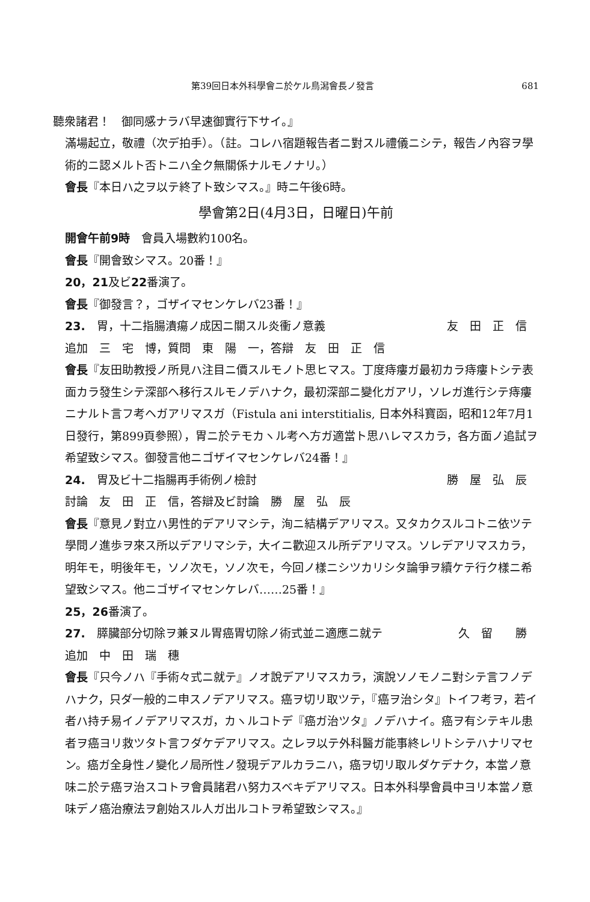第39回日本外科學會ニ於ケル鳥潟會長ノ發言 681
聽衆諸君！　御同感ナラバ早速御實行下サイ。』
滿場起立，敬禮（次デ拍手）。（註。コレハ宿題報告者ニ對スル禮儀ニシテ，報告ノ內容ヲ學術的ニ認メルト否トニハ全ク無關係ナルモノナリ。）
會長『本日ハ之ヲ以テ終了ト致シマス。』時ニ午後6時。
學會第2日(4月3日，日曜日)午前
開會午前9時　會員入場數約100名。
會長『開會致シマス。20番！』
20，21及ビ22番演了。
會長『御發言？，ゴザイマセンケレバ23番！』
23.　胃，十二指腸潰瘍ノ成因ニ關スル炎衝ノ意義 友　田　正　信
追加　三　宅　博，質問　東　陽　一，答辯　友　田　正　信
會長『友田助教授ノ所見ハ注目ニ價スルモノト思ヒマス。丁度痔瘻ガ最初カラ痔瘻トシテ表面カラ發生シテ深部ヘ移行スルモノデハナク，最初深部ニ變化ガアリ，ソレガ進行シテ痔瘻ニナルト言フ考ヘガアリマスガ（Fistula ani interstitialis, 日本外科寶函，昭和12年7月1日發行，第899頁參照），胃ニ於テモカヽル考ヘ方ガ適當ト思ハレマスカラ，各方面ノ追試ヲ希望致シマス。御發言他ニゴザイマセンケレバ24番！』
24.　胃及ビ十二指腸再手術例ノ檢討 勝　屋　弘　辰
討論　友　田　正　信，答辯及ビ討論　勝　屋　弘　辰
會長『意見ノ對立ハ男性的デアリマシテ，洵ニ結構デアリマス。又タカクスルコトニ依ツテ學問ノ進歩ヲ來ス所以デアリマシテ，大イニ歡迎スル所デアリマス。ソレデアリマスカラ，明年モ，明後年モ，ソノ次モ，ソノ次モ，今回ノ樣ニシツカリシタ論爭ヲ續ケテ行ク樣ニ希望致シマス。他ニゴザイマセンケレバ……25番！』
25，26番演了。
27.　膵臟部分切除ヲ兼ヌル胃癌胃切除ノ術式並ニ適應ニ就テ 久　留　　勝
追加　中　田　瑞　穗
會長『只今ノハ『手術々式ニ就テ』ノオ說デアリマスカラ，演說ソノモノニ對シテ言フノデハナク，只ダ一般的ニ申スノデアリマス。癌ヲ切リ取ツテ，『癌ヲ治シタ』トイフ考ヲ，若イ者ハ持チ易イノデアリマスガ，カヽルコトデ『癌ガ治ツタ』ノデハナイ。癌ヲ有シテキル患者ヲ癌ヨリ救ツタト言フダケデアリマス。之レヲ以テ外科醫ガ能事終レリトシテハナリマセン。癌ガ全身性ノ變化ノ局所性ノ發現デアルカラニハ，癌ヲ切リ取ルダケデナク，本當ノ意味ニ於テ癌ヲ治スコトヲ會員諸君ハ努力スベキデアリマス。日本外科學會員中ヨリ本當ノ意味デノ癌治療法ヲ創始スル人ガ出ルコトヲ希望致シマス。』